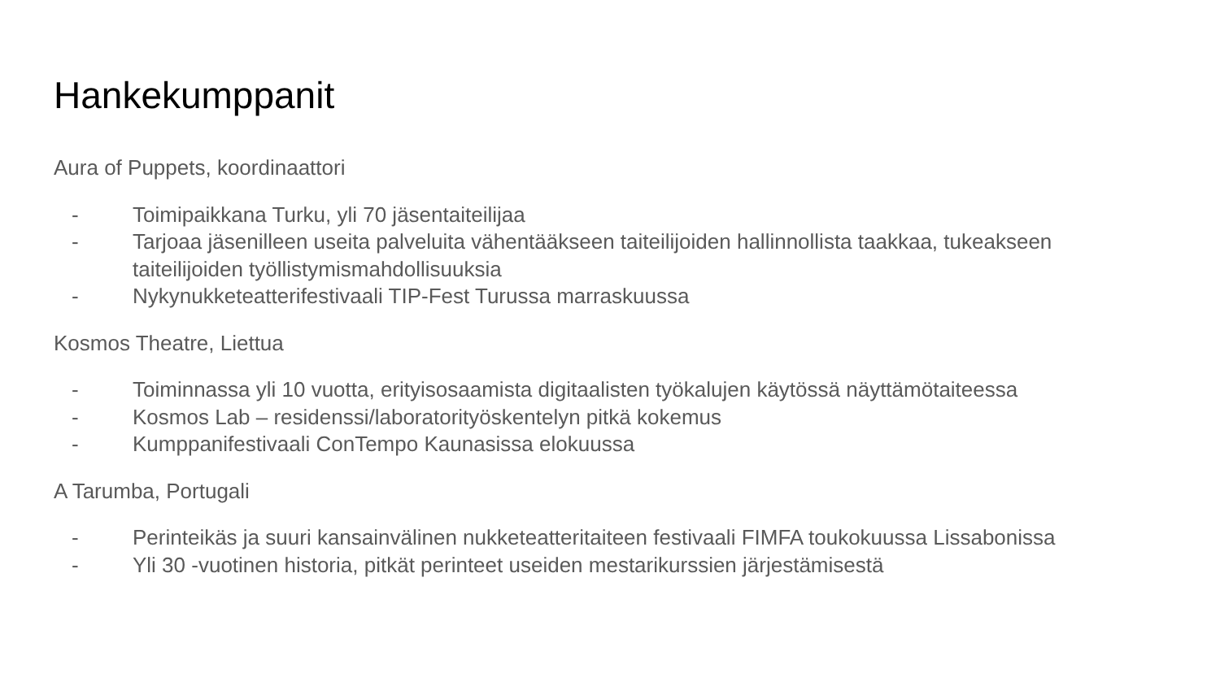Hankekumppanit
Aura of Puppets, koordinaattori
- Toimipaikkana Turku, yli 70 jäsentaiteilijaa
- Tarjoaa jäsenilleen useita palveluita vähentääkseen taiteilijoiden hallinnollista taakkaa, tukeakseen taiteilijoiden työllistymismahdollisuuksia
- Nykynukketeatterifestivaali TIP-Fest Turussa marraskuussa
Kosmos Theatre, Liettua
- Toiminnassa yli 10 vuotta, erityisosaamista digitaalisten työkalujen käytössä näyttämötaiteessa
- Kosmos Lab – residenssi/laboratorityöskentelyn pitkä kokemus
- Kumppanifestivaali ConTempo Kaunasissa elokuussa
A Tarumba, Portugali
- Perinteikäs ja suuri kansainvälinen nukketeatteritaiteen festivaali FIMFA toukokuussa Lissabonissa
- Yli 30 -vuotinen historia, pitkät perinteet useiden mestarikurssien järjestämisestä